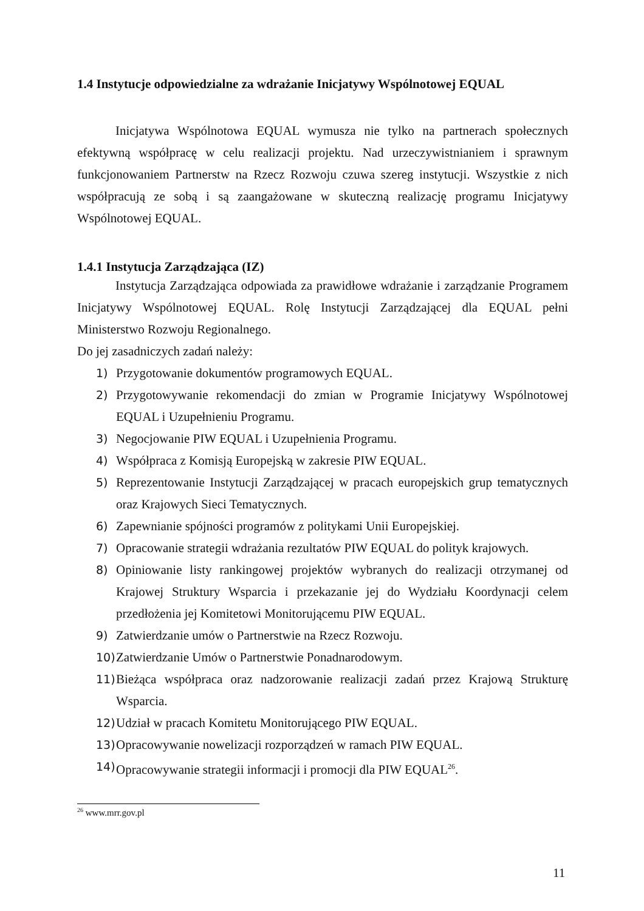1.4 Instytucje odpowiedzialne za wdrażanie Inicjatywy Wspólnotowej EQUAL
Inicjatywa Wspólnotowa EQUAL wymusza nie tylko na partnerach społecznych efektywną współpracę w celu realizacji projektu. Nad urzeczywistnianiem i sprawnym funkcjonowaniem Partnerstw na Rzecz Rozwoju czuwa szereg instytucji. Wszystkie z nich współpracują ze sobą i są zaangażowane w skuteczną realizację programu Inicjatywy Wspólnotowej EQUAL.
1.4.1 Instytucja Zarządzająca (IZ)
Instytucja Zarządzająca odpowiada za prawidłowe wdrażanie i zarządzanie Programem Inicjatywy Wspólnotowej EQUAL. Rolę Instytucji Zarządzającej dla EQUAL pełni Ministerstwo Rozwoju Regionalnego.
Do jej zasadniczych zadań należy:
1) Przygotowanie dokumentów programowych EQUAL.
2) Przygotowywanie rekomendacji do zmian w Programie Inicjatywy Wspólnotowej EQUAL i Uzupełnieniu Programu.
3) Negocjowanie PIW EQUAL i Uzupełnienia Programu.
4) Współpraca z Komisją Europejską w zakresie PIW EQUAL.
5) Reprezentowanie Instytucji Zarządzającej w pracach europejskich grup tematycznych oraz Krajowych Sieci Tematycznych.
6) Zapewnianie spójności programów z politykami Unii Europejskiej.
7) Opracowanie strategii wdrażania rezultatów PIW EQUAL do polityk krajowych.
8) Opiniowanie listy rankingowej projektów wybranych do realizacji otrzymanej od Krajowej Struktury Wsparcia i przekazanie jej do Wydziału Koordynacji celem przedłożenia jej Komitetowi Monitorującemu PIW EQUAL.
9) Zatwierdzanie umów o Partnerstwie na Rzecz Rozwoju.
10) Zatwierdzanie Umów o Partnerstwie Ponadnarodowym.
11) Bieżąca współpraca oraz nadzorowanie realizacji zadań przez Krajową Strukturę Wsparcia.
12) Udział w pracach Komitetu Monitorującego PIW EQUAL.
13) Opracowywanie nowelizacji rozporządzeń w ramach PIW EQUAL.
14) Opracowywanie strategii informacji i promocji dla PIW EQUAL<sup>26</sup>.
<sup>26</sup> www.mrr.gov.pl
11